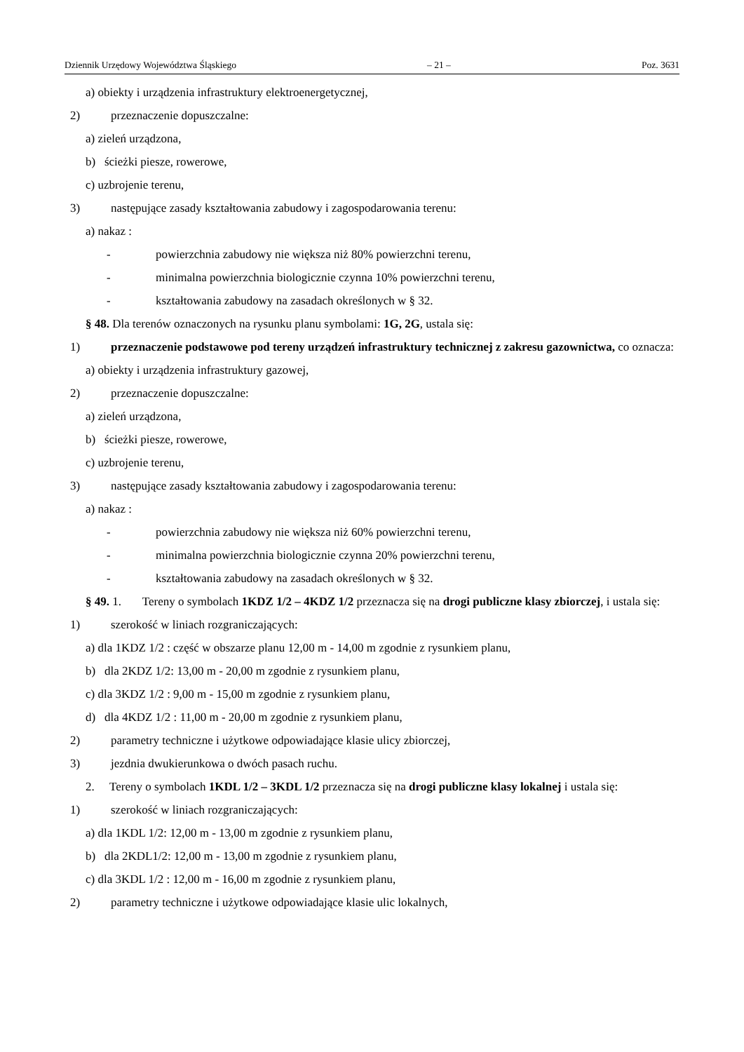Dziennik Urzędowy Województwa Śląskiego – 21 – Poz. 3631
a) obiekty i urządzenia infrastruktury elektroenergetycznej,
2) przeznaczenie dopuszczalne:
a) zieleń urządzona,
b) ścieżki piesze, rowerowe,
c) uzbrojenie terenu,
3) następujące zasady kształtowania zabudowy i zagospodarowania terenu:
a) nakaz :
- powierzchnia zabudowy nie większa niż 80% powierzchni terenu,
- minimalna powierzchnia biologicznie czynna 10% powierzchni terenu,
- kształtowania zabudowy na zasadach określonych w § 32.
§ 48. Dla terenów oznaczonych na rysunku planu symbolami: 1G, 2G, ustala się:
1) przeznaczenie podstawowe pod tereny urządzeń infrastruktury technicznej z zakresu gazownictwa, co oznacza:
a) obiekty i urządzenia infrastruktury gazowej,
2) przeznaczenie dopuszczalne:
a) zieleń urządzona,
b) ścieżki piesze, rowerowe,
c) uzbrojenie terenu,
3) następujące zasady kształtowania zabudowy i zagospodarowania terenu:
a) nakaz :
- powierzchnia zabudowy nie większa niż 60% powierzchni terenu,
- minimalna powierzchnia biologicznie czynna 20% powierzchni terenu,
- kształtowania zabudowy na zasadach określonych w § 32.
§ 49. 1. Tereny o symbolach 1KDZ 1/2 – 4KDZ 1/2 przeznacza się na drogi publiczne klasy zbiorczej, i ustala się:
1) szerokość w liniach rozgraniczających:
a) dla 1KDZ 1/2 : część w obszarze planu 12,00 m - 14,00 m zgodnie z rysunkiem planu,
b) dla 2KDZ 1/2: 13,00 m - 20,00 m zgodnie z rysunkiem planu,
c) dla 3KDZ 1/2 : 9,00 m - 15,00 m zgodnie z rysunkiem planu,
d) dla 4KDZ 1/2 : 11,00 m - 20,00 m zgodnie z rysunkiem planu,
2) parametry techniczne i użytkowe odpowiadające klasie ulicy zbiorczej,
3) jezdnia dwukierunkowa o dwóch pasach ruchu.
2. Tereny o symbolach 1KDL 1/2 – 3KDL 1/2 przeznacza się na drogi publiczne klasy lokalnej i ustala się:
1) szerokość w liniach rozgraniczających:
a) dla 1KDL 1/2: 12,00 m - 13,00 m zgodnie z rysunkiem planu,
b) dla 2KDL1/2: 12,00 m - 13,00 m zgodnie z rysunkiem planu,
c) dla 3KDL 1/2 : 12,00 m - 16,00 m zgodnie z rysunkiem planu,
2) parametry techniczne i użytkowe odpowiadające klasie ulic lokalnych,